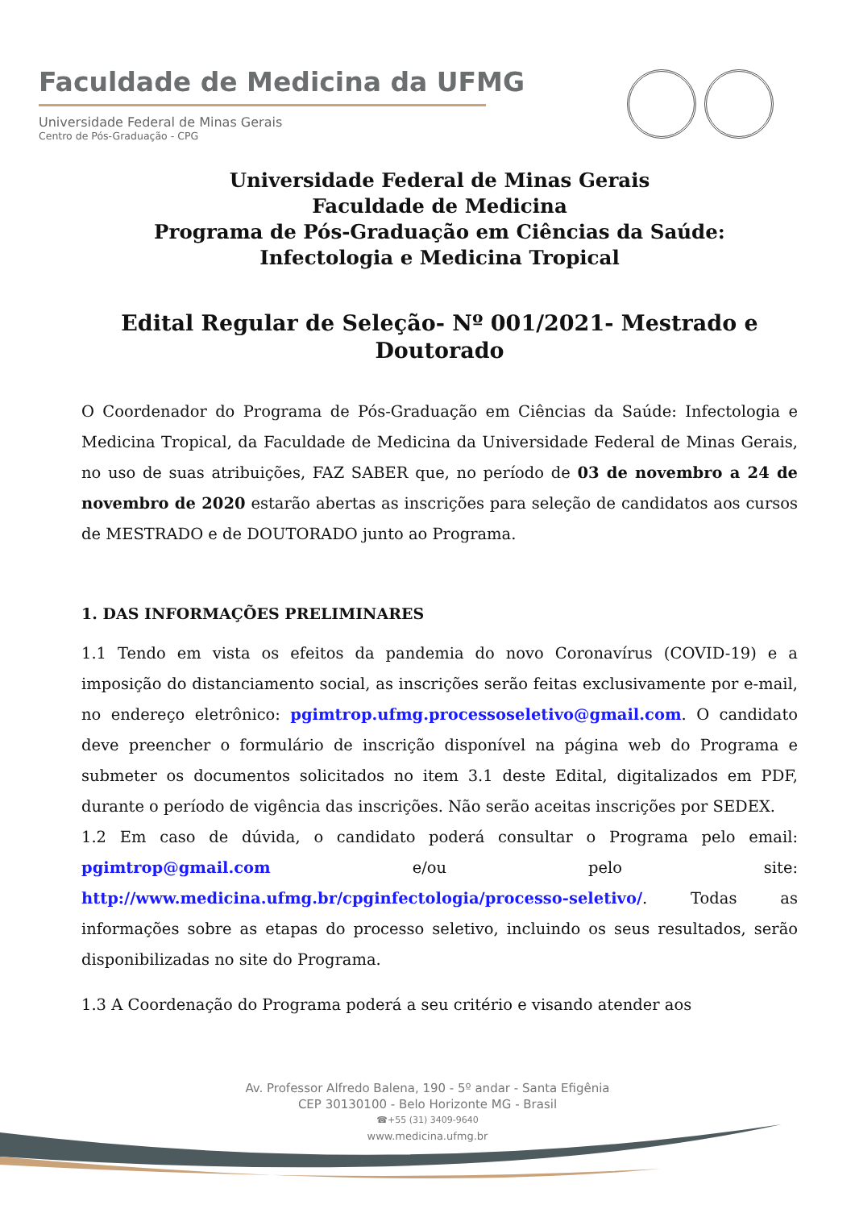Faculdade de Medicina da UFMG
Universidade Federal de Minas Gerais
Centro de Pós-Graduação - CPG
Universidade Federal de Minas Gerais
Faculdade de Medicina
Programa de Pós-Graduação em Ciências da Saúde:
Infectologia e Medicina Tropical
Edital Regular de Seleção- Nº 001/2021- Mestrado e Doutorado
O Coordenador do Programa de Pós-Graduação em Ciências da Saúde: Infectologia e Medicina Tropical, da Faculdade de Medicina da Universidade Federal de Minas Gerais, no uso de suas atribuições, FAZ SABER que, no período de 03 de novembro a 24 de novembro de 2020 estarão abertas as inscrições para seleção de candidatos aos cursos de MESTRADO e de DOUTORADO junto ao Programa.
1. DAS INFORMAÇÕES PRELIMINARES
1.1 Tendo em vista os efeitos da pandemia do novo Coronavírus (COVID-19) e a imposição do distanciamento social, as inscrições serão feitas exclusivamente por e-mail, no endereço eletrônico: pgimtrop.ufmg.processoseletivo@gmail.com. O candidato deve preencher o formulário de inscrição disponível na página web do Programa e submeter os documentos solicitados no item 3.1 deste Edital, digitalizados em PDF, durante o período de vigência das inscrições. Não serão aceitas inscrições por SEDEX.
1.2 Em caso de dúvida, o candidato poderá consultar o Programa pelo email: pgimtrop@gmail.com e/ou pelo site: http://www.medicina.ufmg.br/cpginfectologia/processo-seletivo/. Todas as informações sobre as etapas do processo seletivo, incluindo os seus resultados, serão disponibilizadas no site do Programa.
1.3 A Coordenação do Programa poderá a seu critério e visando atender aos
Av. Professor Alfredo Balena, 190 - 5º andar - Santa Efigênia
CEP 30130100 - Belo Horizonte MG - Brasil
☎+55 (31) 3409-9640
www.medicina.ufmg.br